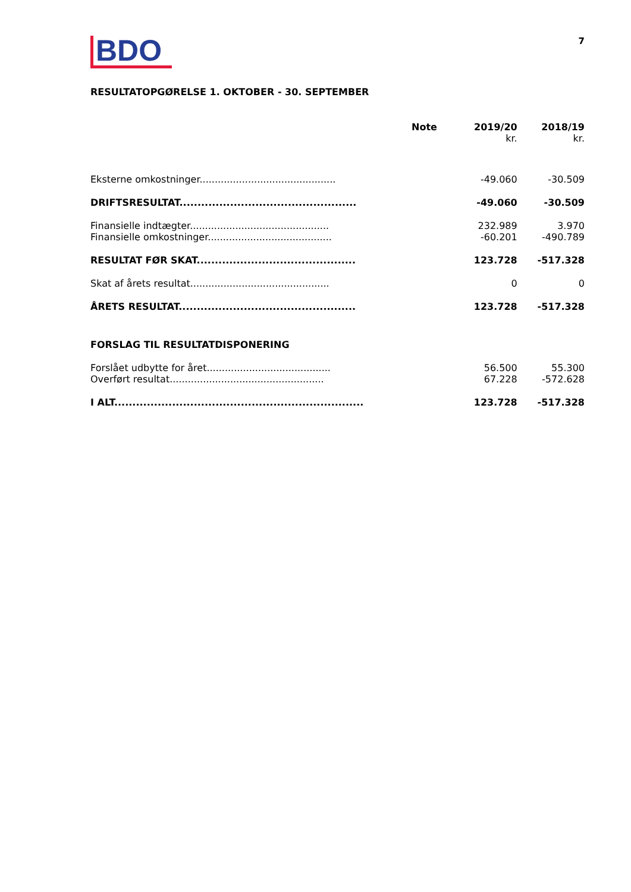BDO
7
RESULTATOPGØRELSE 1. OKTOBER - 30. SEPTEMBER
| | Note | 2019/20 kr. | 2018/19 kr. |
| --- | --- | --- | --- |
| Eksterne omkostninger............................................. | | -49.060 | -30.509 |
| DRIFTSRESULTAT................................................. | | -49.060 | -30.509 |
| Finansielle indtægter.............................................. | | 232.989 | 3.970 |
| Finansielle omkostninger......................................... | | -60.201 | -490.789 |
| RESULTAT FØR SKAT............................................ | | 123.728 | -517.328 |
| Skat af årets resultat.............................................. | | 0 | 0 |
| ÅRETS RESULTAT................................................. | | 123.728 | -517.328 |
| FORSLAG TIL RESULTATDISPONERING | | | |
| Forslået udbytte for året......................................... | | 56.500 | 55.300 |
| Overført resultat................................................... | | 67.228 | -572.628 |
| I ALT..................................................................... | | 123.728 | -517.328 |